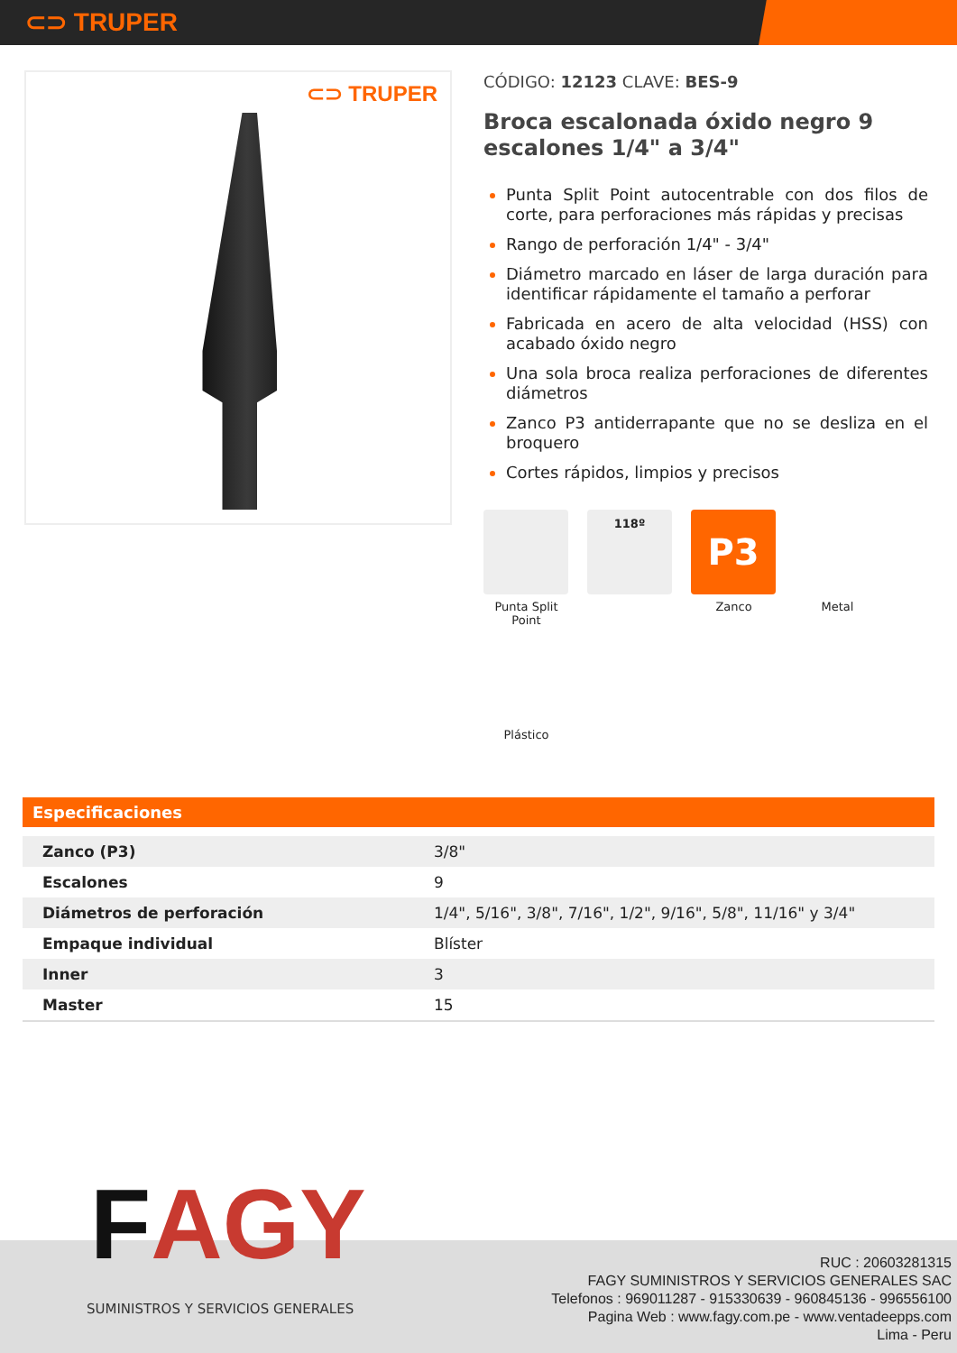⊂⊃ TRUPER
⊂⊃ TRUPER
CÓDIGO: 12123 CLAVE: BES-9
Broca escalonada óxido negro 9 escalones 1/4" a 3/4"
Punta Split Point autocentrable con dos filos de corte, para perforaciones más rápidas y precisas
Rango de perforación 1/4" - 3/4"
Diámetro marcado en láser de larga duración para identificar rápidamente el tamaño a perforar
Fabricada en acero de alta velocidad (HSS) con acabado óxido negro
Una sola broca realiza perforaciones de diferentes diámetros
Zanco P3 antiderrapante que no se desliza en el broquero
Cortes rápidos, limpios y precisos
Punta Split Point
118º
P3
Zanco
Metal
Plástico
Especificaciones
| Zanco (P3) | 3/8" |
| Escalones | 9 |
| Diámetros de perforación | 1/4", 5/16", 3/8", 7/16", 1/2", 9/16", 5/8", 11/16" y 3/4" |
| Empaque individual | Blíster |
| Inner | 3 |
| Master | 15 |
FAGY
SUMINISTROS Y SERVICIOS GENERALES
RUC : 20603281315
FAGY SUMINISTROS Y SERVICIOS GENERALES SAC
Telefonos : 969011287 - 915330639 - 960845136 - 996556100
Pagina Web : www.fagy.com.pe - www.ventadeepps.com
Lima - Peru